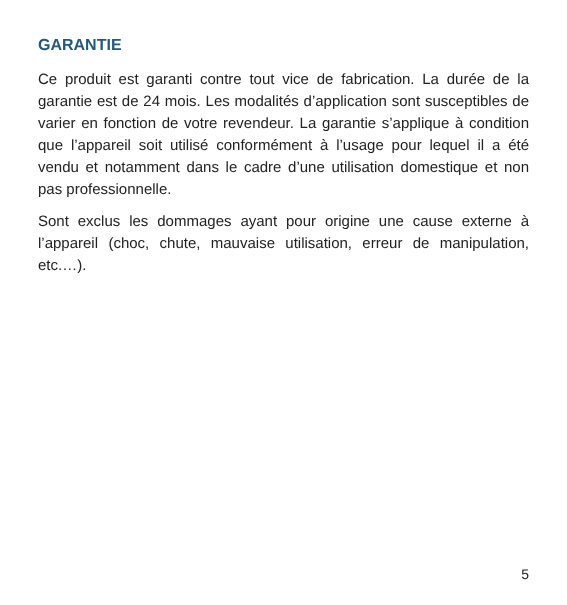GARANTIE
Ce produit est garanti contre tout vice de fabrication. La du­rée de la garantie est de 24 mois. Les modalités d’applica­tion sont susceptibles de varier en fonction de votre reven­deur. La garantie s’applique à condition que l’appareil soit utilisé conformément à l’usage pour lequel il a été vendu et notamment dans le cadre d’une utilisation domestique et non pas professionnelle.
Sont exclus les dommages ayant pour origine une cause ex­terne à l’appareil (choc, chute, mauvaise utilisation, erreur de manipulation, etc.…).
5